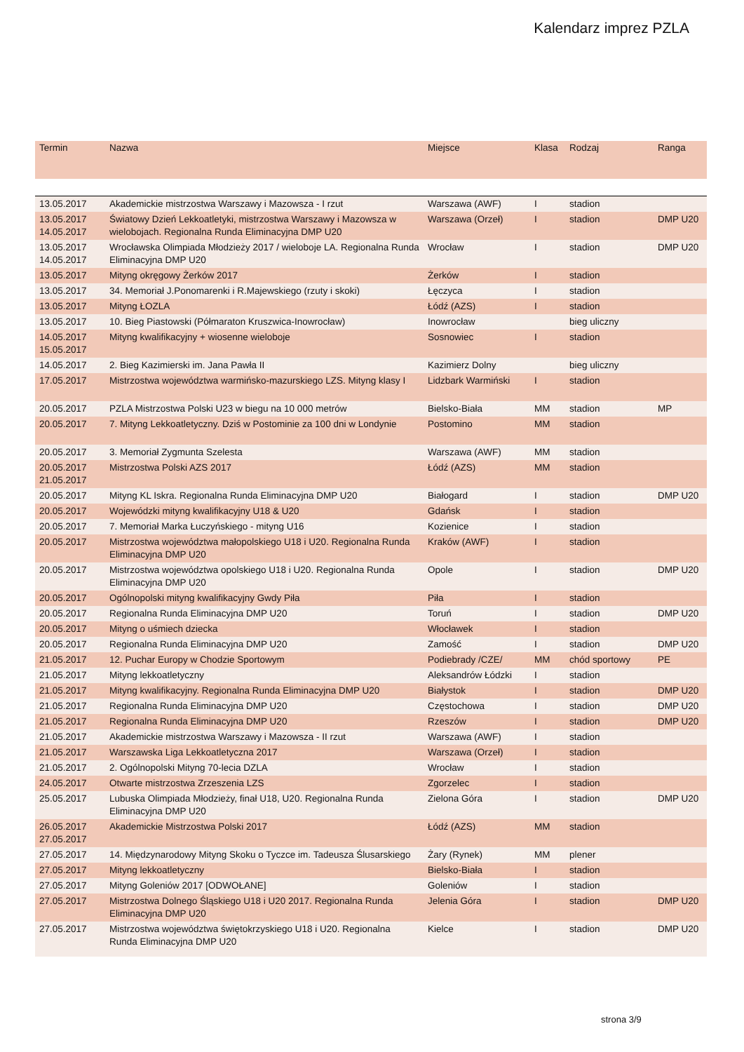Kalendarz imprez PZLA
| Termin | Nazwa | Miejsce | Klasa | Rodzaj | Ranga |
| --- | --- | --- | --- | --- | --- |
| 13.05.2017 | Akademickie mistrzostwa Warszawy i Mazowsza - I rzut | Warszawa (AWF) | I | stadion | |
| 13.05.2017 14.05.2017 | Światowy Dzień Lekkoatletyki, mistrzostwa Warszawy i Mazowsza w wielobojach. Regionalna Runda Eliminacyjna DMP U20 | Warszawa (Orzeł) | I | stadion | DMP U20 |
| 13.05.2017 14.05.2017 | Wrocławska Olimpiada Młodzieży 2017 / wieloboje LA. Regionalna Runda Eliminacyjna DMP U20 | Wrocław | I | stadion | DMP U20 |
| 13.05.2017 | Mityng okręgowy Żerków 2017 | Żerków | I | stadion | |
| 13.05.2017 | 34. Memoriał J.Ponomarenki i R.Majewskiego (rzuty i skoki) | Łęczyca | I | stadion | |
| 13.05.2017 | Mityng ŁOZLA | Łódź (AZS) | I | stadion | |
| 13.05.2017 | 10. Bieg Piastowski (Półmaraton Kruszwica-Inowrocław) | Inowrocław | | bieg uliczny | |
| 14.05.2017 15.05.2017 | Mityng kwalifikacyjny + wiosenne wieloboje | Sosnowiec | I | stadion | |
| 14.05.2017 | 2. Bieg Kazimierski im. Jana Pawła II | Kazimierz Dolny | | bieg uliczny | |
| 17.05.2017 | Mistrzostwa województwa warmińsko-mazurskiego LZS. Mityng klasy I | Lidzbark Warmiński | I | stadion | |
| 20.05.2017 | PZLA Mistrzostwa Polski U23 w biegu na 10 000 metrów | Bielsko-Biała | MM | stadion | MP |
| 20.05.2017 | 7. Mityng Lekkoatletyczny. Dziś w Postominie za 100 dni w Londynie | Postomino | MM | stadion | |
| 20.05.2017 | 3. Memoriał Zygmunta Szelesta | Warszawa (AWF) | MM | stadion | |
| 20.05.2017 21.05.2017 | Mistrzostwa Polski AZS 2017 | Łódź (AZS) | MM | stadion | |
| 20.05.2017 | Mityng KL Iskra. Regionalna Runda Eliminacyjna DMP U20 | Białogard | I | stadion | DMP U20 |
| 20.05.2017 | Wojewódzki mityng kwalifikacyjny U18 & U20 | Gdańsk | I | stadion | |
| 20.05.2017 | 7. Memoriał Marka Łuczyńskiego - mityng U16 | Kozienice | I | stadion | |
| 20.05.2017 | Mistrzostwa województwa małopolskiego U18 i U20. Regionalna Runda Eliminacyjna DMP U20 | Kraków (AWF) | I | stadion | |
| 20.05.2017 | Mistrzostwa województwa opolskiego U18 i U20. Regionalna Runda Eliminacyjna DMP U20 | Opole | I | stadion | DMP U20 |
| 20.05.2017 | Ogólnopolski mityng kwalifikacyjny Gwdy Piła | Piła | I | stadion | |
| 20.05.2017 | Regionalna Runda Eliminacyjna DMP U20 | Toruń | I | stadion | DMP U20 |
| 20.05.2017 | Mityng o uśmiech dziecka | Włocławek | I | stadion | |
| 20.05.2017 | Regionalna Runda Eliminacyjna DMP U20 | Zamość | I | stadion | DMP U20 |
| 21.05.2017 | 12. Puchar Europy w Chodzie Sportowym | Podiebrady /CZE/ | MM | chód sportowy | PE |
| 21.05.2017 | Mityng lekkoatletyczny | Aleksandrów Łódzki | I | stadion | |
| 21.05.2017 | Mityng kwalifikacyjny. Regionalna Runda Eliminacyjna DMP U20 | Białystok | I | stadion | DMP U20 |
| 21.05.2017 | Regionalna Runda Eliminacyjna DMP U20 | Częstochowa | I | stadion | DMP U20 |
| 21.05.2017 | Regionalna Runda Eliminacyjna DMP U20 | Rzeszów | I | stadion | DMP U20 |
| 21.05.2017 | Akademickie mistrzostwa Warszawy i Mazowsza - II rzut | Warszawa (AWF) | I | stadion | |
| 21.05.2017 | Warszawska Liga Lekkoatletyczna 2017 | Warszawa (Orzeł) | I | stadion | |
| 21.05.2017 | 2. Ogólnopolski Mityng 70-lecia DZLA | Wrocław | I | stadion | |
| 24.05.2017 | Otwarte mistrzostwa Zrzeszenia LZS | Zgorzelec | I | stadion | |
| 25.05.2017 | Lubuska Olimpiada Młodzieży, finał U18, U20. Regionalna Runda Eliminacyjna DMP U20 | Zielona Góra | I | stadion | DMP U20 |
| 26.05.2017 27.05.2017 | Akademickie Mistrzostwa Polski 2017 | Łódź (AZS) | MM | stadion | |
| 27.05.2017 | 14. Międzynarodowy Mityng Skoku o Tyczce im. Tadeusza Ślusarskiego | Żary (Rynek) | MM | plener | |
| 27.05.2017 | Mityng lekkoatletyczny | Bielsko-Biała | I | stadion | |
| 27.05.2017 | Mityng Goleniów 2017 [ODWOŁANE] | Goleniów | I | stadion | |
| 27.05.2017 | Mistrzostwa Dolnego Śląskiego U18 i U20 2017. Regionalna Runda Eliminacyjna DMP U20 | Jelenia Góra | I | stadion | DMP U20 |
| 27.05.2017 | Mistrzostwa województwa świętokrzyskiego U18 i U20. Regionalna Runda Eliminacyjna DMP U20 | Kielce | I | stadion | DMP U20 |
strona 3/9